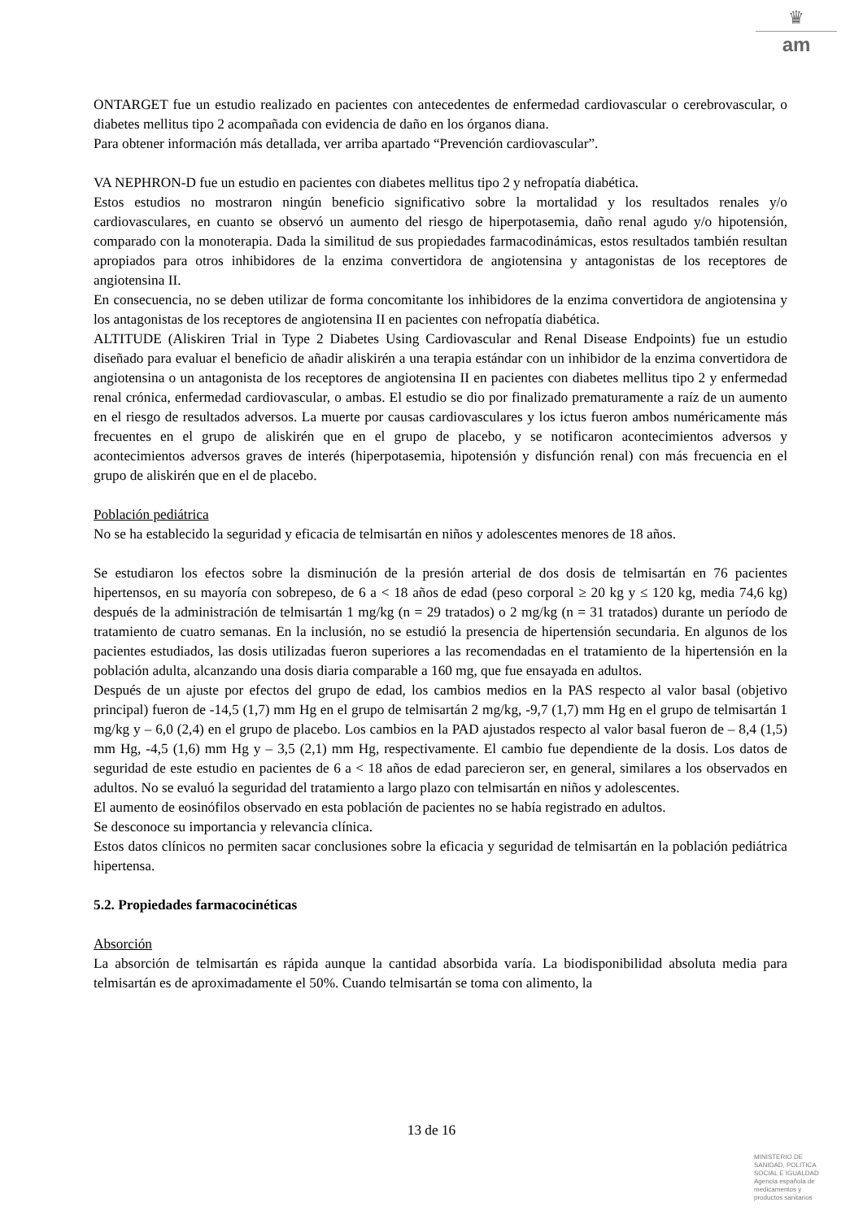♛
am
ONTARGET fue un estudio realizado en pacientes con antecedentes de enfermedad cardiovascular o cerebrovascular, o diabetes mellitus tipo 2 acompañada con evidencia de daño en los órganos diana.
Para obtener información más detallada, ver arriba apartado “Prevención cardiovascular”.
VA NEPHRON-D fue un estudio en pacientes con diabetes mellitus tipo 2 y nefropatía diabética.
Estos estudios no mostraron ningún beneficio significativo sobre la mortalidad y los resultados renales y/o cardiovasculares, en cuanto se observó un aumento del riesgo de hiperpotasemia, daño renal agudo y/o hipotensión, comparado con la monoterapia. Dada la similitud de sus propiedades farmacodinámicas, estos resultados también resultan apropiados para otros inhibidores de la enzima convertidora de angiotensina y antagonistas de los receptores de angiotensina II.
En consecuencia, no se deben utilizar de forma concomitante los inhibidores de la enzima convertidora de angiotensina y los antagonistas de los receptores de angiotensina II en pacientes con nefropatía diabética.
ALTITUDE (Aliskiren Trial in Type 2 Diabetes Using Cardiovascular and Renal Disease Endpoints) fue un estudio diseñado para evaluar el beneficio de añadir aliskirén a una terapia estándar con un inhibidor de la enzima convertidora de angiotensina o un antagonista de los receptores de angiotensina II en pacientes con diabetes mellitus tipo 2 y enfermedad renal crónica, enfermedad cardiovascular, o ambas. El estudio se dio por finalizado prematuramente a raíz de un aumento en el riesgo de resultados adversos. La muerte por causas cardiovasculares y los ictus fueron ambos numéricamente más frecuentes en el grupo de aliskirén que en el grupo de placebo, y se notificaron acontecimientos adversos y acontecimientos adversos graves de interés (hiperpotasemia, hipotensión y disfunción renal) con más frecuencia en el grupo de aliskirén que en el de placebo.
Población pediátrica
No se ha establecido la seguridad y eficacia de telmisartán en niños y adolescentes menores de 18 años.
Se estudiaron los efectos sobre la disminución de la presión arterial de dos dosis de telmisartán en 76 pacientes hipertensos, en su mayoría con sobrepeso, de 6 a < 18 años de edad (peso corporal ≥ 20 kg y ≤ 120 kg, media 74,6 kg) después de la administración de telmisartán 1 mg/kg (n = 29 tratados) o 2 mg/kg (n = 31 tratados) durante un período de tratamiento de cuatro semanas. En la inclusión, no se estudió la presencia de hipertensión secundaria. En algunos de los pacientes estudiados, las dosis utilizadas fueron superiores a las recomendadas en el tratamiento de la hipertensión en la población adulta, alcanzando una dosis diaria comparable a 160 mg, que fue ensayada en adultos.
Después de un ajuste por efectos del grupo de edad, los cambios medios en la PAS respecto al valor basal (objetivo principal) fueron de -14,5 (1,7) mm Hg en el grupo de telmisartán 2 mg/kg, -9,7 (1,7) mm Hg en el grupo de telmisartán 1 mg/kg y – 6,0 (2,4) en el grupo de placebo. Los cambios en la PAD ajustados respecto al valor basal fueron de – 8,4 (1,5) mm Hg, -4,5 (1,6) mm Hg y – 3,5 (2,1) mm Hg, respectivamente. El cambio fue dependiente de la dosis. Los datos de seguridad de este estudio en pacientes de 6 a < 18 años de edad parecieron ser, en general, similares a los observados en adultos. No se evaluó la seguridad del tratamiento a largo plazo con telmisartán en niños y adolescentes.
El aumento de eosinófilos observado en esta población de pacientes no se había registrado en adultos.
Se desconoce su importancia y relevancia clínica.
Estos datos clínicos no permiten sacar conclusiones sobre la eficacia y seguridad de telmisartán en la población pediátrica hipertensa.
5.2. Propiedades farmacocinéticas
Absorción
La absorción de telmisartán es rápida aunque la cantidad absorbida varía. La biodisponibilidad absoluta media para telmisartán es de aproximadamente el 50%. Cuando telmisartán se toma con alimento, la
13 de 16
MINISTERIO DE
SANIDAD, POLITICA
SOCIAL E IGUALDAD
Agencia española de
medicamentos y
productos sanitarios